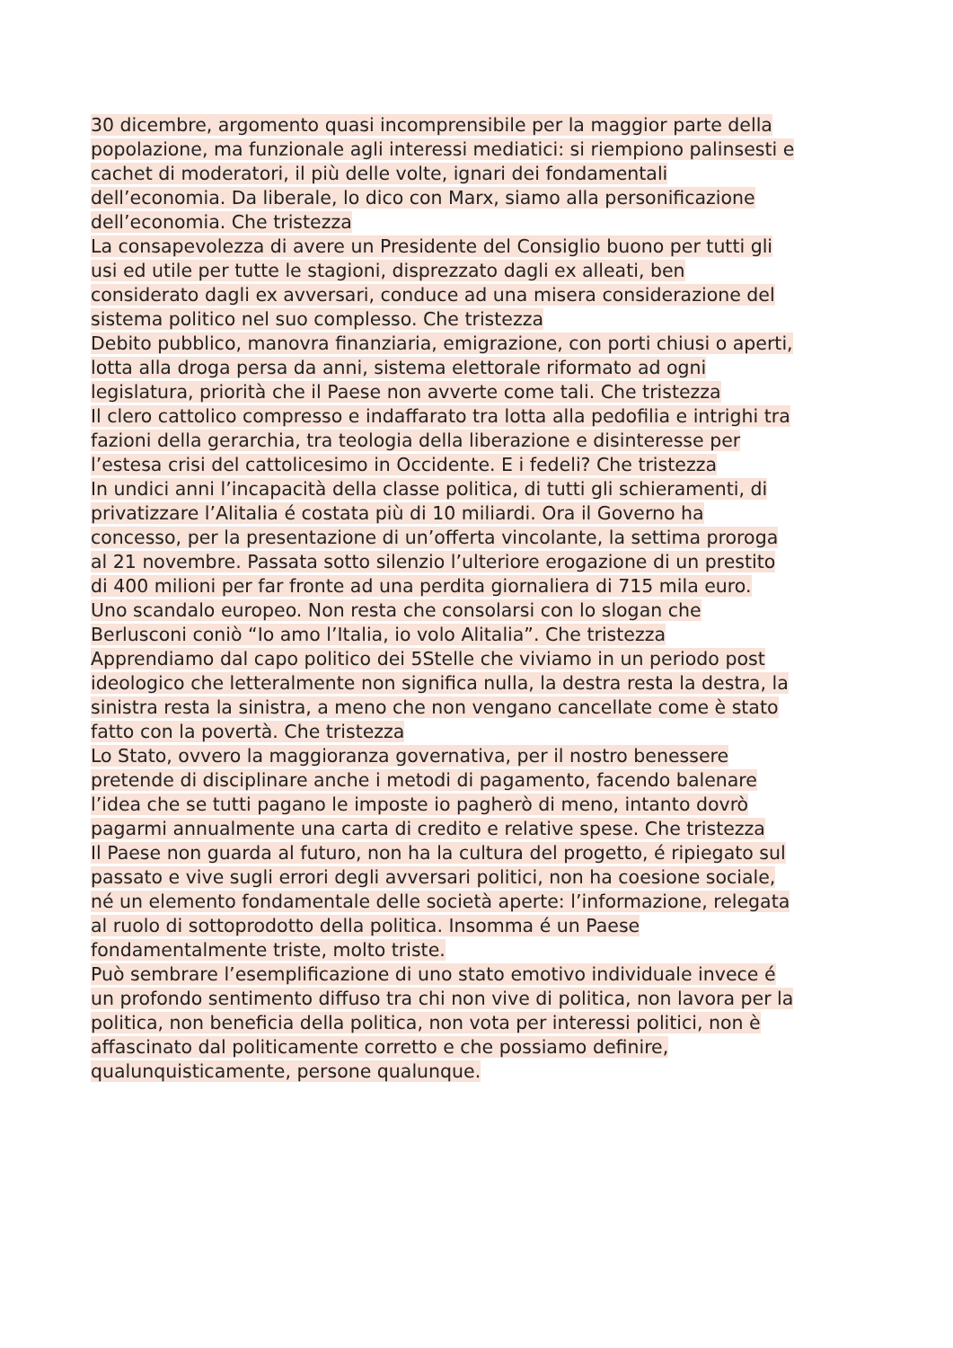30 dicembre, argomento quasi incomprensibile per la maggior parte della
popolazione, ma funzionale agli interessi mediatici: si riempiono palinsesti e
cachet di moderatori, il più delle volte, ignari dei fondamentali
dell’economia. Da liberale, lo dico con Marx, siamo alla personificazione
dell’economia. Che tristezza
La consapevolezza di avere un Presidente del Consiglio buono per tutti gli
usi ed utile per tutte le stagioni, disprezzato dagli ex alleati, ben
considerato dagli ex avversari, conduce ad una misera considerazione del
sistema politico nel suo complesso. Che tristezza
Debito pubblico, manovra finanziaria, emigrazione, con porti chiusi o aperti,
lotta alla droga persa da anni, sistema elettorale riformato ad ogni
legislatura, priorità che il Paese non avverte come tali. Che tristezza
Il clero cattolico compresso e indaffarato tra lotta alla pedofilia e intrighi tra
fazioni della gerarchia, tra teologia della liberazione e disinteresse per
l’estesa crisi del cattolicesimo in Occidente. E i fedeli? Che tristezza
In undici anni l’incapacità della classe politica, di tutti gli schieramenti, di
privatizzare l’Alitalia é costata più di 10 miliardi. Ora il Governo ha
concesso, per la presentazione di un’offerta vincolante, la settima proroga
al 21 novembre. Passata sotto silenzio l’ulteriore erogazione di un prestito
di 400 milioni per far fronte ad una perdita giornaliera di 715 mila euro.
Uno scandalo europeo. Non resta che consolarsi con lo slogan che
Berlusconi coniò “Io amo l’Italia, io volo Alitalia”. Che tristezza
Apprendiamo dal capo politico dei 5Stelle che viviamo in un periodo post
ideologico che letteralmente non significa nulla, la destra resta la destra, la
sinistra resta la sinistra, a meno che non vengano cancellate come è stato
fatto con la povertà. Che tristezza
Lo Stato, ovvero la maggioranza governativa, per il nostro benessere
pretende di disciplinare anche i metodi di pagamento, facendo balenare
l’idea che se tutti pagano le imposte io pagherò di meno, intanto dovrò
pagarmi annualmente una carta di credito e relative spese. Che tristezza
Il Paese non guarda al futuro, non ha la cultura del progetto, é ripiegato sul
passato e vive sugli errori degli avversari politici, non ha coesione sociale,
né un elemento fondamentale delle società aperte: l’informazione, relegata
al ruolo di sottoprodotto della politica. Insomma é un Paese
fondamentalmente triste, molto triste.
Può sembrare l’esemplificazione di uno stato emotivo individuale invece é
un profondo sentimento diffuso tra chi non vive di politica, non lavora per la
politica, non beneficia della politica, non vota per interessi politici, non è
affascinato dal politicamente corretto e che possiamo definire,
qualunquisticamente, persone qualunque.